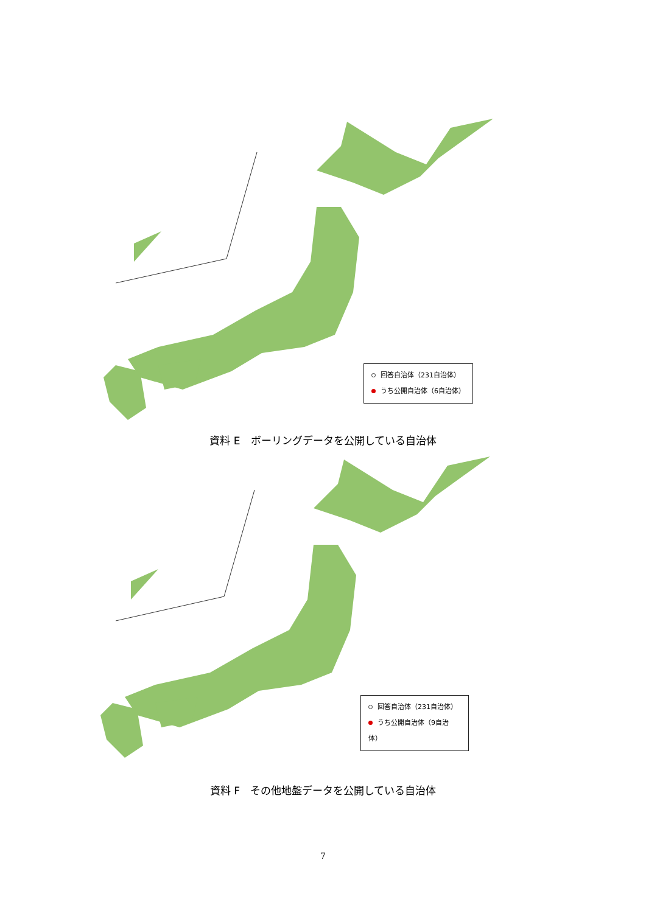回答自治体（231自治体）
うち公開自治体（6自治体）
資料 E　ボーリングデータを公開している自治体
回答自治体（231自治体）
うち公開自治体（9自治体）
資料 F　その他地盤データを公開している自治体
7